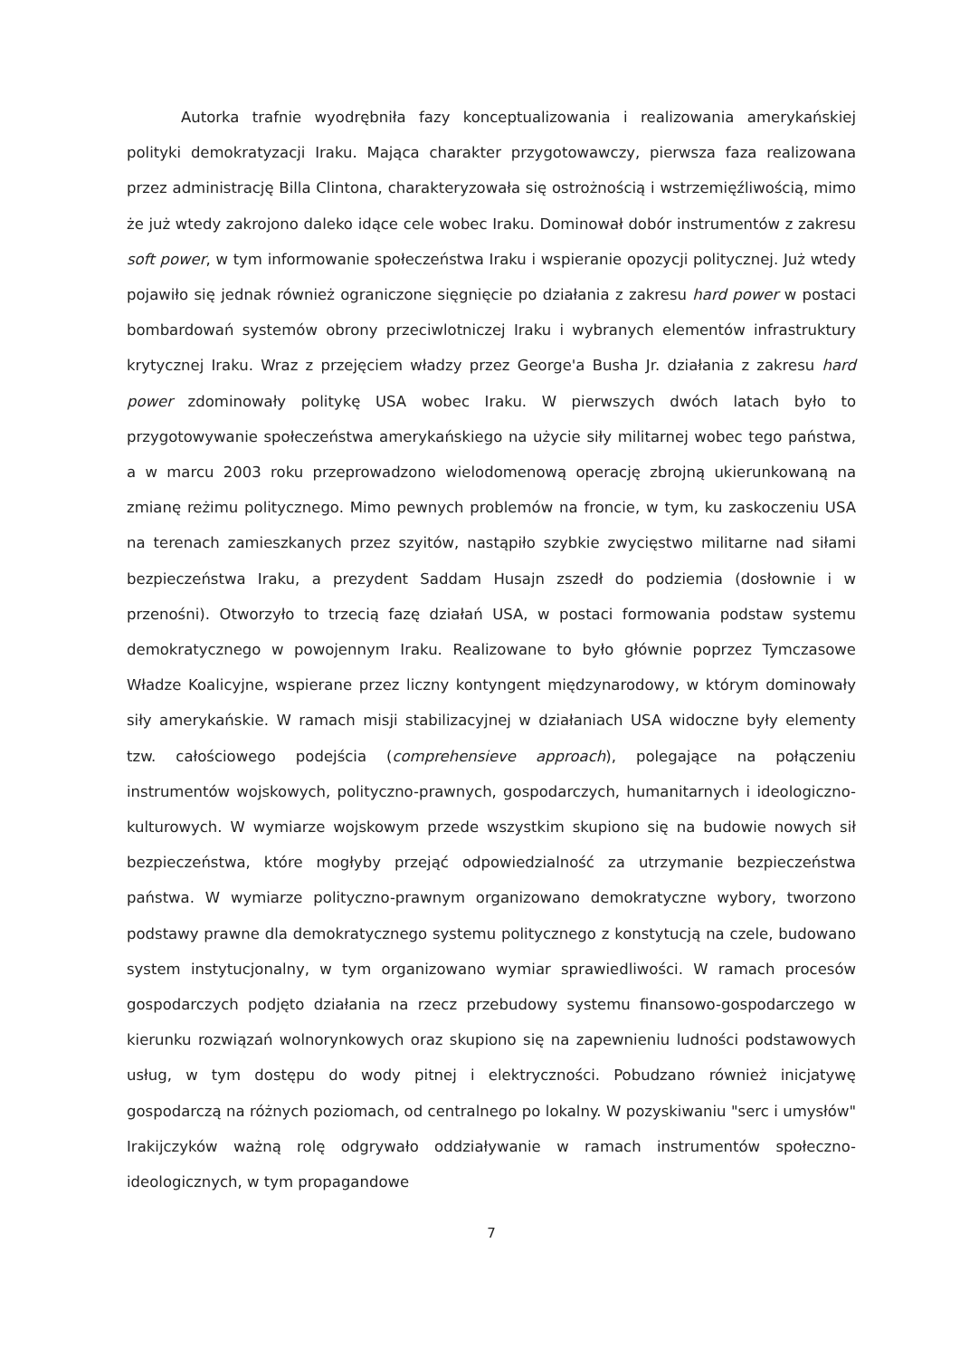Autorka trafnie wyodrębniła fazy konceptualizowania i realizowania amerykańskiej polityki demokratyzacji Iraku. Mająca charakter przygotowawczy, pierwsza faza realizowana przez administrację Billa Clintona, charakteryzowała się ostrożnością i wstrzemięźliwością, mimo że już wtedy zakrojono daleko idące cele wobec Iraku. Dominował dobór instrumentów z zakresu soft power, w tym informowanie społeczeństwa Iraku i wspieranie opozycji politycznej. Już wtedy pojawiło się jednak również ograniczone sięgnięcie po działania z zakresu hard power w postaci bombardowań systemów obrony przeciwlotniczej Iraku i wybranych elementów infrastruktury krytycznej Iraku. Wraz z przejęciem władzy przez George'a Busha Jr. działania z zakresu hard power zdominowały politykę USA wobec Iraku. W pierwszych dwóch latach było to przygotowywanie społeczeństwa amerykańskiego na użycie siły militarnej wobec tego państwa, a w marcu 2003 roku przeprowadzono wielodomenową operację zbrojną ukierunkowaną na zmianę reżimu politycznego. Mimo pewnych problemów na froncie, w tym, ku zaskoczeniu USA na terenach zamieszkanych przez szyitów, nastąpiło szybkie zwycięstwo militarne nad siłami bezpieczeństwa Iraku, a prezydent Saddam Husajn zszedł do podziemia (dosłownie i w przenośni). Otworzyło to trzecią fazę działań USA, w postaci formowania podstaw systemu demokratycznego w powojennym Iraku. Realizowane to było głównie poprzez Tymczasowe Władze Koalicyjne, wspierane przez liczny kontyngent międzynarodowy, w którym dominowały siły amerykańskie. W ramach misji stabilizacyjnej w działaniach USA widoczne były elementy tzw. całościowego podejścia (comprehensieve approach), polegające na połączeniu instrumentów wojskowych, polityczno-prawnych, gospodarczych, humanitarnych i ideologiczno-kulturowych. W wymiarze wojskowym przede wszystkim skupiono się na budowie nowych sił bezpieczeństwa, które mogłyby przejąć odpowiedzialność za utrzymanie bezpieczeństwa państwa. W wymiarze polityczno-prawnym organizowano demokratyczne wybory, tworzono podstawy prawne dla demokratycznego systemu politycznego z konstytucją na czele, budowano system instytucjonalny, w tym organizowano wymiar sprawiedliwości. W ramach procesów gospodarczych podjęto działania na rzecz przebudowy systemu finansowo-gospodarczego w kierunku rozwiązań wolnorynkowych oraz skupiono się na zapewnieniu ludności podstawowych usług, w tym dostępu do wody pitnej i elektryczności. Pobudzano również inicjatywę gospodarczą na różnych poziomach, od centralnego po lokalny. W pozyskiwaniu "serc i umysłów" Irakijczyków ważną rolę odgrywało oddziaływanie w ramach instrumentów społeczno-ideologicznych, w tym propagandowe
7